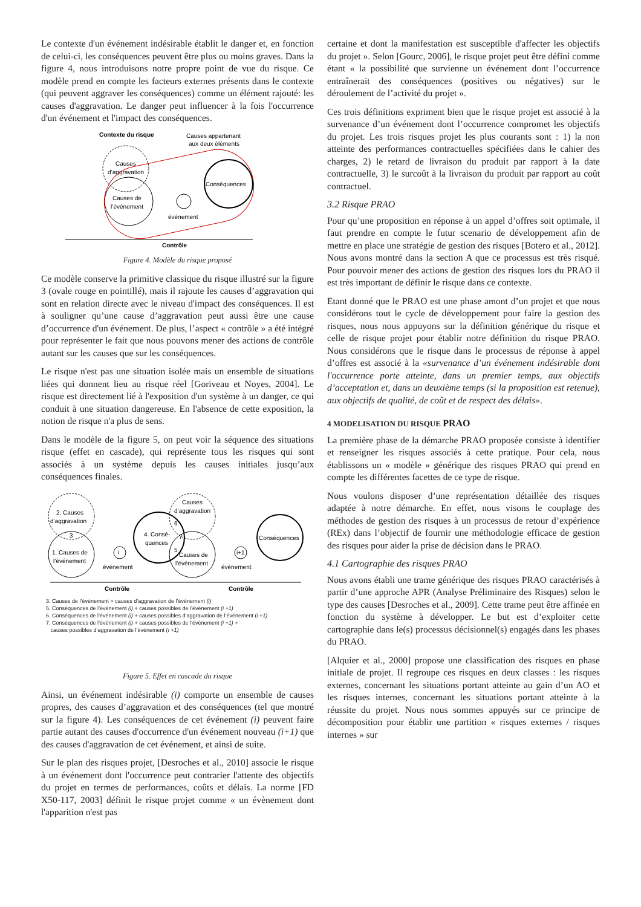Le contexte d'un événement indésirable établit le danger et, en fonction de celui-ci, les conséquences peuvent être plus ou moins graves. Dans la figure 4, nous introduisons notre propre point de vue du risque. Ce modèle prend en compte les facteurs externes présents dans le contexte (qui peuvent aggraver les conséquences) comme un élément rajouté: les causes d'aggravation. Le danger peut influencer à la fois l'occurrence d'un événement et l'impact des conséquences.
Contexte du risque
Causes appartenant
aux deux éléments
Causes
d’aggravation
Causes de
l’événement
Conséquences
événement
Contrôle
Figure 4. Modèle du risque proposé
Ce modèle conserve la primitive classique du risque illustré sur la figure 3 (ovale rouge en pointillé), mais il rajoute les causes d’aggravation qui sont en relation directe avec le niveau d'impact des conséquences. Il est à souligner qu’une cause d’aggravation peut aussi être une cause d’occurrence d'un événement. De plus, l’aspect « contrôle » a été intégré pour représenter le fait que nous pouvons mener des actions de contrôle autant sur les causes que sur les conséquences.
Le risque n'est pas une situation isolée mais un ensemble de situations liées qui donnent lieu au risque réel [Goriveau et Noyes, 2004]. Le risque est directement lié à l'exposition d'un système à un danger, ce qui conduit à une situation dangereuse. En l'absence de cette exposition, la notion de risque n'a plus de sens.
Dans le modèle de la figure 5, on peut voir la séquence des situations risque (effet en cascade), qui représente tous les risques qui sont associés à un système depuis les causes initiales jusqu’aux conséquences finales.
2. Causes
d’aggravation
3
1. Causes de
l’événement
i
événement
4. Consé-
quences
6
7
5
Causes
d’aggravation
Causes de
l’événement
i+1
événement
Conséquences
Contrôle
Contrôle
3. Causes de l’événement + causes d’aggravation de l’événement (i)
5. Conséquences de l’événement (i) + causes possibles de l’événement (i +1)
6. Conséquences de l’événement (i) + causes possibles d’aggravation de l’événement (i +1)
7. Conséquences de l’événement (i) + causes possibles de l’événement (i +1) +
causes possibles d’aggravation de l’événement (i +1)
Figure 5. Effet en cascade du risque
Ainsi, un événement indésirable (i) comporte un ensemble de causes propres, des causes d’aggravation et des conséquences (tel que montré sur la figure 4). Les conséquences de cet événement (i) peuvent faire partie autant des causes d'occurrence d'un événement nouveau (i+1) que des causes d'aggravation de cet événement, et ainsi de suite.
Sur le plan des risques projet, [Desroches et al., 2010] associe le risque à un événement dont l'occurrence peut contrarier l'attente des objectifs du projet en termes de performances, coûts et délais. La norme [FD X50-117, 2003] définit le risque projet comme « un évènement dont l'apparition n'est pas
certaine et dont la manifestation est susceptible d'affecter les objectifs du projet ». Selon [Gourc, 2006], le risque projet peut être défini comme étant « la possibilité que survienne un événement dont l’occurrence entraînerait des conséquences (positives ou négatives) sur le déroulement de l’activité du projet ».
Ces trois définitions expriment bien que le risque projet est associé à la survenance d’un événement dont l’occurrence compromet les objectifs du projet. Les trois risques projet les plus courants sont : 1) la non atteinte des performances contractuelles spécifiées dans le cahier des charges, 2) le retard de livraison du produit par rapport à la date contractuelle, 3) le surcoût à la livraison du produit par rapport au coût contractuel.
3.2 Risque PRAO
Pour qu’une proposition en réponse à un appel d’offres soit optimale, il faut prendre en compte le futur scenario de développement afin de mettre en place une stratégie de gestion des risques [Botero et al., 2012]. Nous avons montré dans la section A que ce processus est très risqué. Pour pouvoir mener des actions de gestion des risques lors du PRAO il est très important de définir le risque dans ce contexte.
Etant donné que le PRAO est une phase amont d’un projet et que nous considérons tout le cycle de développement pour faire la gestion des risques, nous nous appuyons sur la définition générique du risque et celle de risque projet pour établir notre définition du risque PRAO. Nous considérons que le risque dans le processus de réponse à appel d’offres est associé à la «survenance d’un événement indésirable dont l'occurrence porte atteinte, dans un premier temps, aux objectifs d’acceptation et, dans un deuxième temps (si la proposition est retenue), aux objectifs de qualité, de coût et de respect des délais».
4 MODELISATION DU RISQUE PRAO
La première phase de la démarche PRAO proposée consiste à identifier et renseigner les risques associés à cette pratique. Pour cela, nous établissons un « modèle » générique des risques PRAO qui prend en compte les différentes facettes de ce type de risque.
Nous voulons disposer d’une représentation détaillée des risques adaptée à notre démarche. En effet, nous visons le couplage des méthodes de gestion des risques à un processus de retour d’expérience (REx) dans l’objectif de fournir une méthodologie efficace de gestion des risques pour aider la prise de décision dans le PRAO.
4.1 Cartographie des risques PRAO
Nous avons établi une trame générique des risques PRAO caractérisés à partir d’une approche APR (Analyse Préliminaire des Risques) selon le type des causes [Desroches et al., 2009]. Cette trame peut être affinée en fonction du système à développer. Le but est d’exploiter cette cartographie dans le(s) processus décisionnel(s) engagés dans les phases du PRAO.
[Alquier et al., 2000] propose une classification des risques en phase initiale de projet. Il regroupe ces risques en deux classes : les risques externes, concernant les situations portant atteinte au gain d’un AO et les risques internes, concernant les situations portant atteinte à la réussite du projet. Nous nous sommes appuyés sur ce principe de décomposition pour établir une partition « risques externes / risques internes » sur